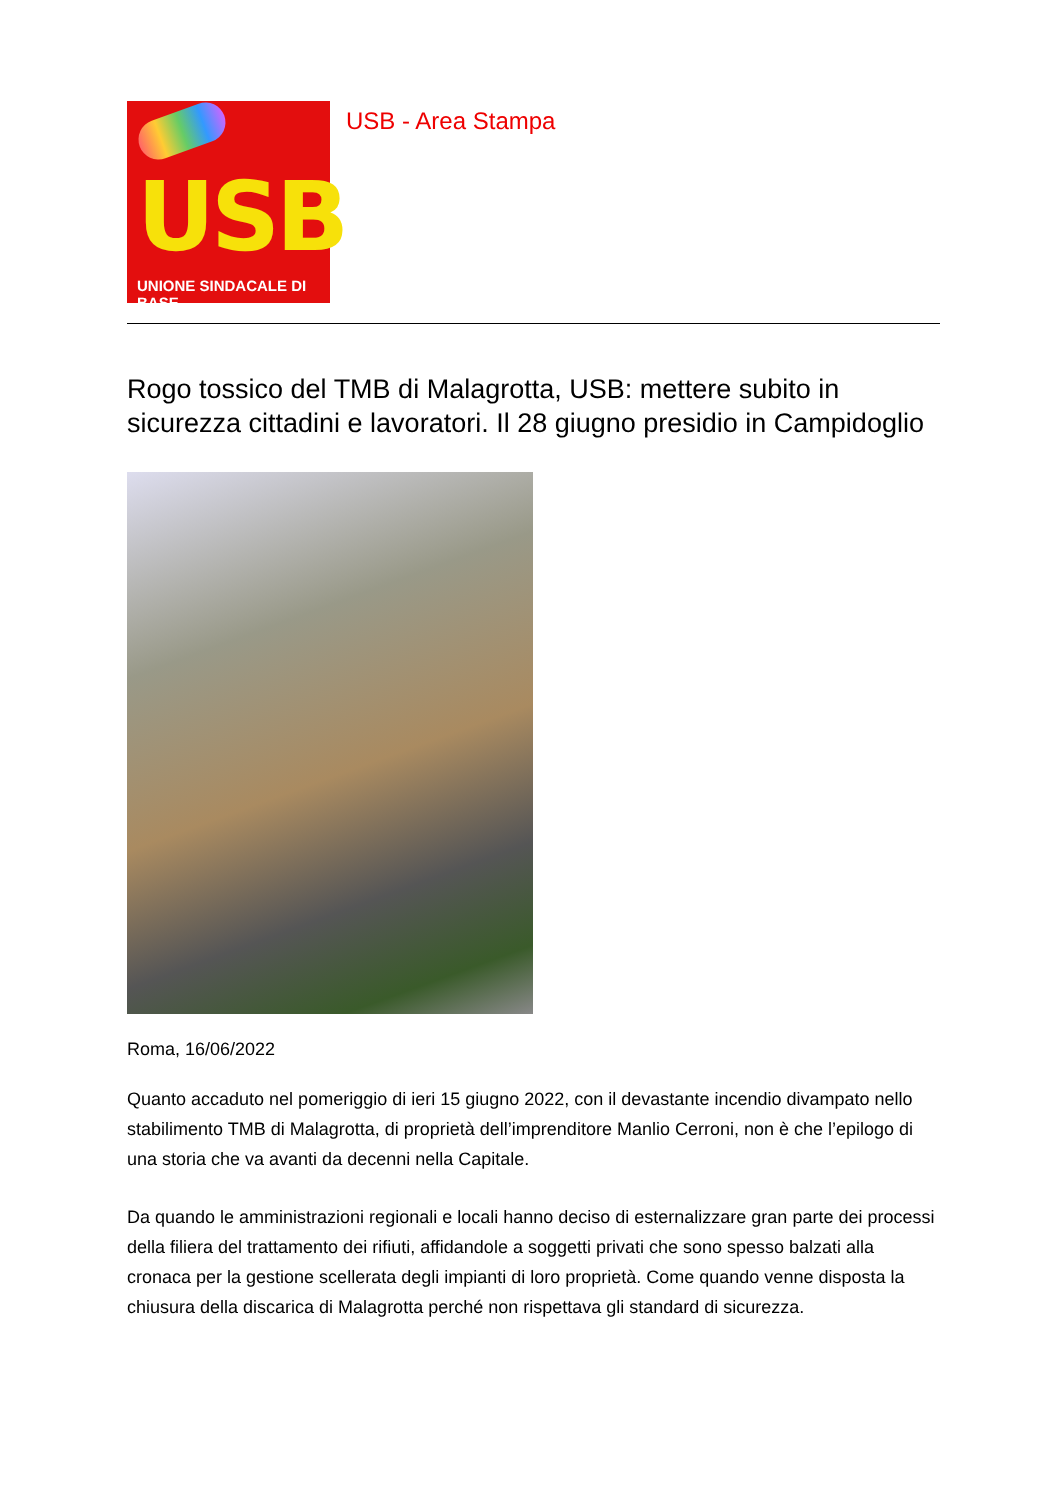USB
UNIONE SINDACALE DI BASE
USB - Area Stampa
Rogo tossico del TMB di Malagrotta, USB: mettere subito in sicurezza cittadini e lavoratori. Il 28 giugno presidio in Campidoglio
Roma, 16/06/2022
Quanto accaduto nel pomeriggio di ieri 15 giugno 2022, con il devastante incendio divampato nello stabilimento TMB di Malagrotta, di proprietà dell’imprenditore Manlio Cerroni, non è che l’epilogo di una storia che va avanti da decenni nella Capitale.
Da quando le amministrazioni regionali e locali hanno deciso di esternalizzare gran parte dei processi della filiera del trattamento dei rifiuti, affidandole a soggetti privati che sono spesso balzati alla cronaca per la gestione scellerata degli impianti di loro proprietà. Come quando venne disposta la chiusura della discarica di Malagrotta perché non rispettava gli standard di sicurezza.